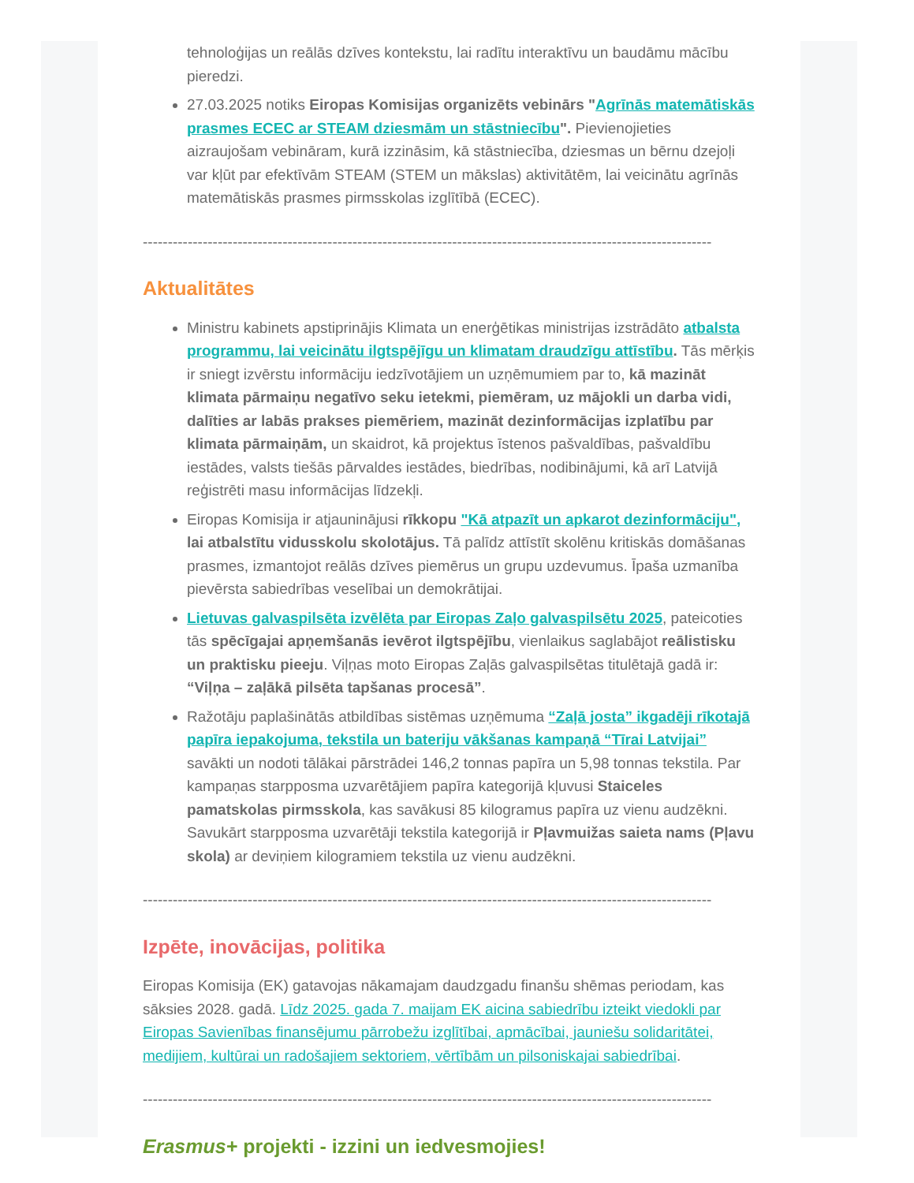tehnoloģijas un reālās dzīves kontekstu, lai radītu interaktīvu un baudāmu mācību pieredzi.
27.03.2025 notiks Eiropas Komisijas organizēts vebinārs "Agrīnās matemātiskās prasmes ECEC ar STEAM dziesmām un stāstniecību". Pievienojieties aizraujošam vebināram, kurā izzināsim, kā stāstniecība, dziesmas un bērnu dzejoļi var kļūt par efektīvām STEAM (STEM un mākslas) aktivitātēm, lai veicinātu agrīnās matemātiskās prasmes pirmsskolas izglītībā (ECEC).
------------------------------------------------------------------------------------------------------------------
Aktualitātes
Ministru kabinets apstiprinājis Klimata un enerģētikas ministrijas izstrādāto atbalsta programmu, lai veicinātu ilgtspējīgu un klimatam draudzīgu attīstību. Tās mērķis ir sniegt izvērstu informāciju iedzīvotājiem un uzņēmumiem par to, kā mazināt klimata pārmaiņu negatīvo seku ietekmi, piemēram, uz mājokli un darba vidi, dalīties ar labās prakses piemēriem, mazināt dezinformācijas izplatību par klimata pārmaiņām, un skaidrot, kā projektus īstenos pašvaldības, pašvaldību iestādes, valsts tiešās pārvaldes iestādes, biedrības, nodibinājumi, kā arī Latvijā reģistrēti masu informācijas līdzekļi.
Eiropas Komisija ir atjauninājusi rīkkopu "Kā atpazīt un apkarot dezinformāciju", lai atbalstītu vidusskolu skolotājus. Tā palīdz attīstīt skolēnu kritiskās domāšanas prasmes, izmantojot reālās dzīves piemērus un grupu uzdevumus. Īpaša uzmanība pievērsta sabiedrības veselībai un demokrātijai.
Lietuvas galvaspilsēta izvēlēta par Eiropas Zaļo galvaspilsētu 2025, pateicoties tās spēcīgajai apņemšanās ievērot ilgtspējību, vienlaikus saglabājot reālistisku un praktisku pieeju. Viļņas moto Eiropas Zaļās galvaspilsētas titulētajā gadā ir: “Viļņa – zaļākā pilsēta tapšanas procesā”.
Ražotāju paplašinātās atbildības sistēmas uzņēmuma “Zaļā josta” ikgadēji rīkotajā papīra iepakojuma, tekstila un bateriju vākšanas kampaņā “Tīrai Latvijai” savākti un nodoti tālākai pārstrādei 146,2 tonnas papīra un 5,98 tonnas tekstila. Par kampaņas starpposma uzvarētājiem papīra kategorijā kļuvusi Staiceles pamatskolas pirmsskola, kas savākusi 85 kilogramus papīra uz vienu audzēkni. Savukārt starpposma uzvarētāji tekstila kategorijā ir Pļavmuižas saieta nams (Pļavu skola) ar deviņiem kilogramiem tekstila uz vienu audzēkni.
------------------------------------------------------------------------------------------------------------------
Izpēte, inovācijas, politika
Eiropas Komisija (EK) gatavojas nākamajam daudzgadu finanšu shēmas periodam, kas sāksies 2028. gadā. Līdz 2025. gada 7. maijam EK aicina sabiedrību izteikt viedokli par Eiropas Savienības finansējumu pārrobežu izglītībai, apmācībai, jauniešu solidaritātei, medijiem, kultūrai un radošajiem sektoriem, vērtībām un pilsoniskajai sabiedrībai.
------------------------------------------------------------------------------------------------------------------
Erasmus+ projekti - izzini un iedvesmojies!